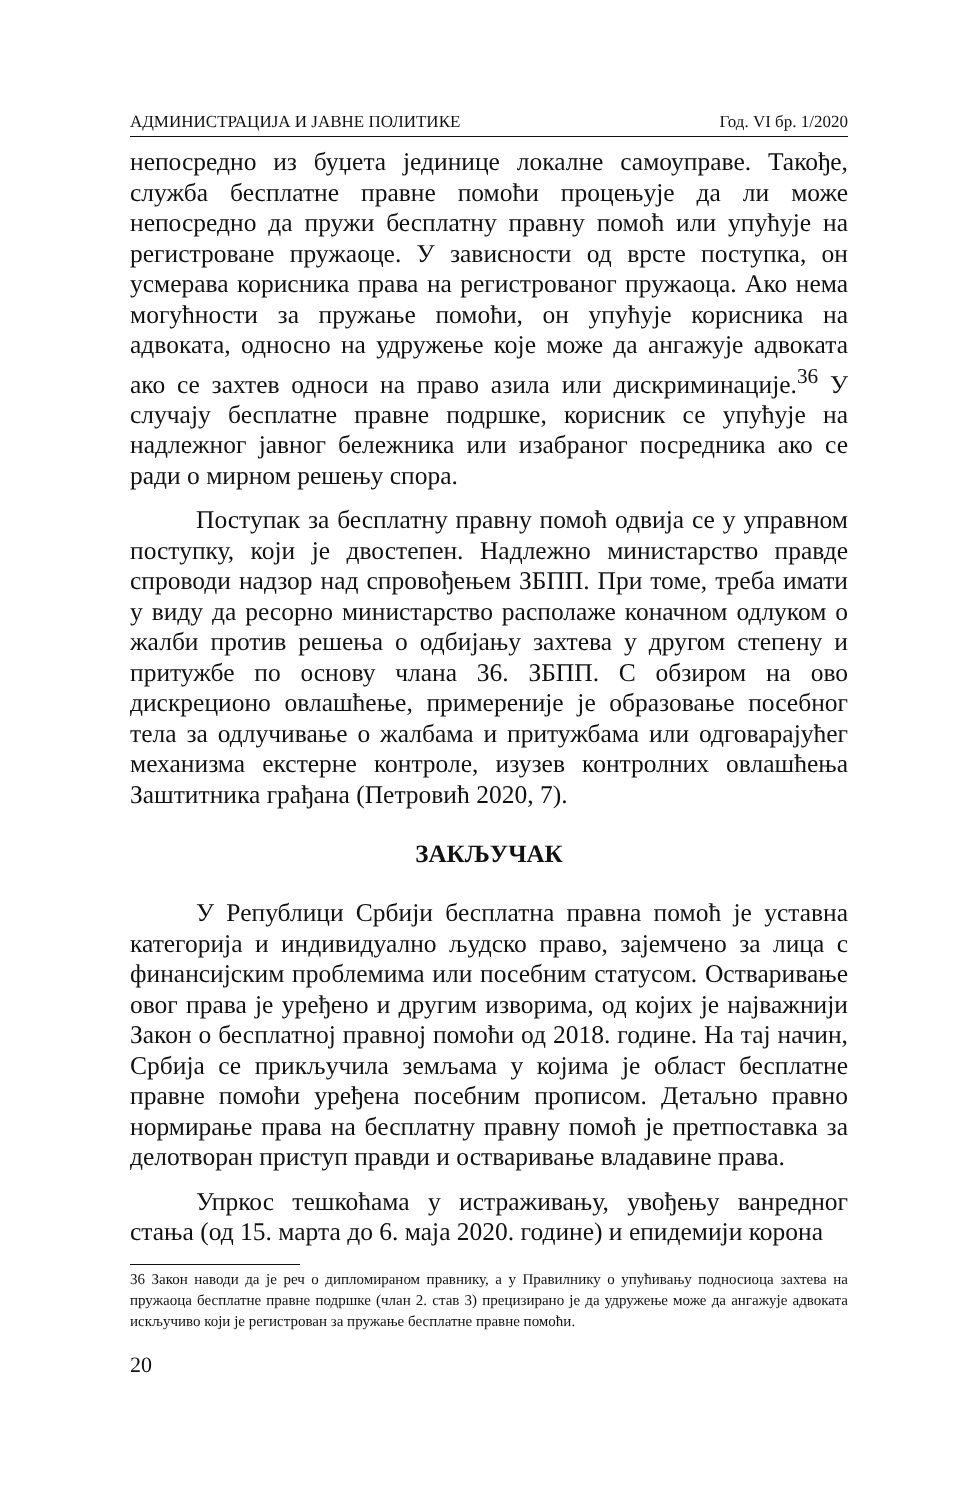АДМИНИСТРАЦИЈА И ЈАВНЕ ПОЛИТИКЕ Год. VI бр. 1/2020
непосредно из буџета јединице локалне самоуправе. Такође, служба бесплатне правне помоћи процењује да ли може непосредно да пружи бесплатну правну помоћ или упућује на регистроване пружаоце. У зависности од врсте поступка, он усмерава корисника права на регистрованог пружаоца. Ако нема могућности за пружање помоћи, он упућује корисника на адвоката, односно на удружење које може да ангажује адвоката ако се захтев односи на право азила или дискриминације.<sup>36</sup> У случају бесплатне правне подршке, корисник се упућује на надлежног јавног бележника или изабраног посредника ако се ради о мирном решењу спора.
Поступак за бесплатну правну помоћ одвија се у управном поступку, који је двостепен. Надлежно министарство правде спроводи надзор над спровођењем ЗБПП. При томе, треба имати у виду да ресорно министарство располаже коначном одлуком о жалби против решења о одбијању захтева у другом степену и притужбе по основу члана 36. ЗБПП. С обзиром на ово дискреционо овлашћење, примереније је образовање посебног тела за одлучивање о жалбама и притужбама или одговарајућег механизма екстерне контроле, изузев контролних овлашћења Заштитника грађана (Петровић 2020, 7).
ЗАКЉУЧАК
У Републици Србији бесплатна правна помоћ је уставна категорија и индивидуално људско право, зајемчено за лица с финансијским проблемима или посебним статусом. Остваривање овог права је уређено и другим изворима, од којих је најважнији Закон о бесплатној правној помоћи од 2018. године. На тај начин, Србија се прикључила земљама у којима је област бесплатне правне помоћи уређена посебним прописом. Детаљно правно нормирање права на бесплатну правну помоћ је претпоставка за делотворан приступ правди и остваривање владавине права.
Упркос тешкоћама у истраживању, увођењу ванредног стања (од 15. марта до 6. маја 2020. године) и епидемији корона
36 Закон наводи да је реч о дипломираном правнику, а у Правилнику о упућивању подносиоца захтева на пружаоца бесплатне правне подршке (члан 2. став 3) прецизирано је да удружење може да ангажује адвоката искључиво који је регистрован за пружање бесплатне правне помоћи.
20